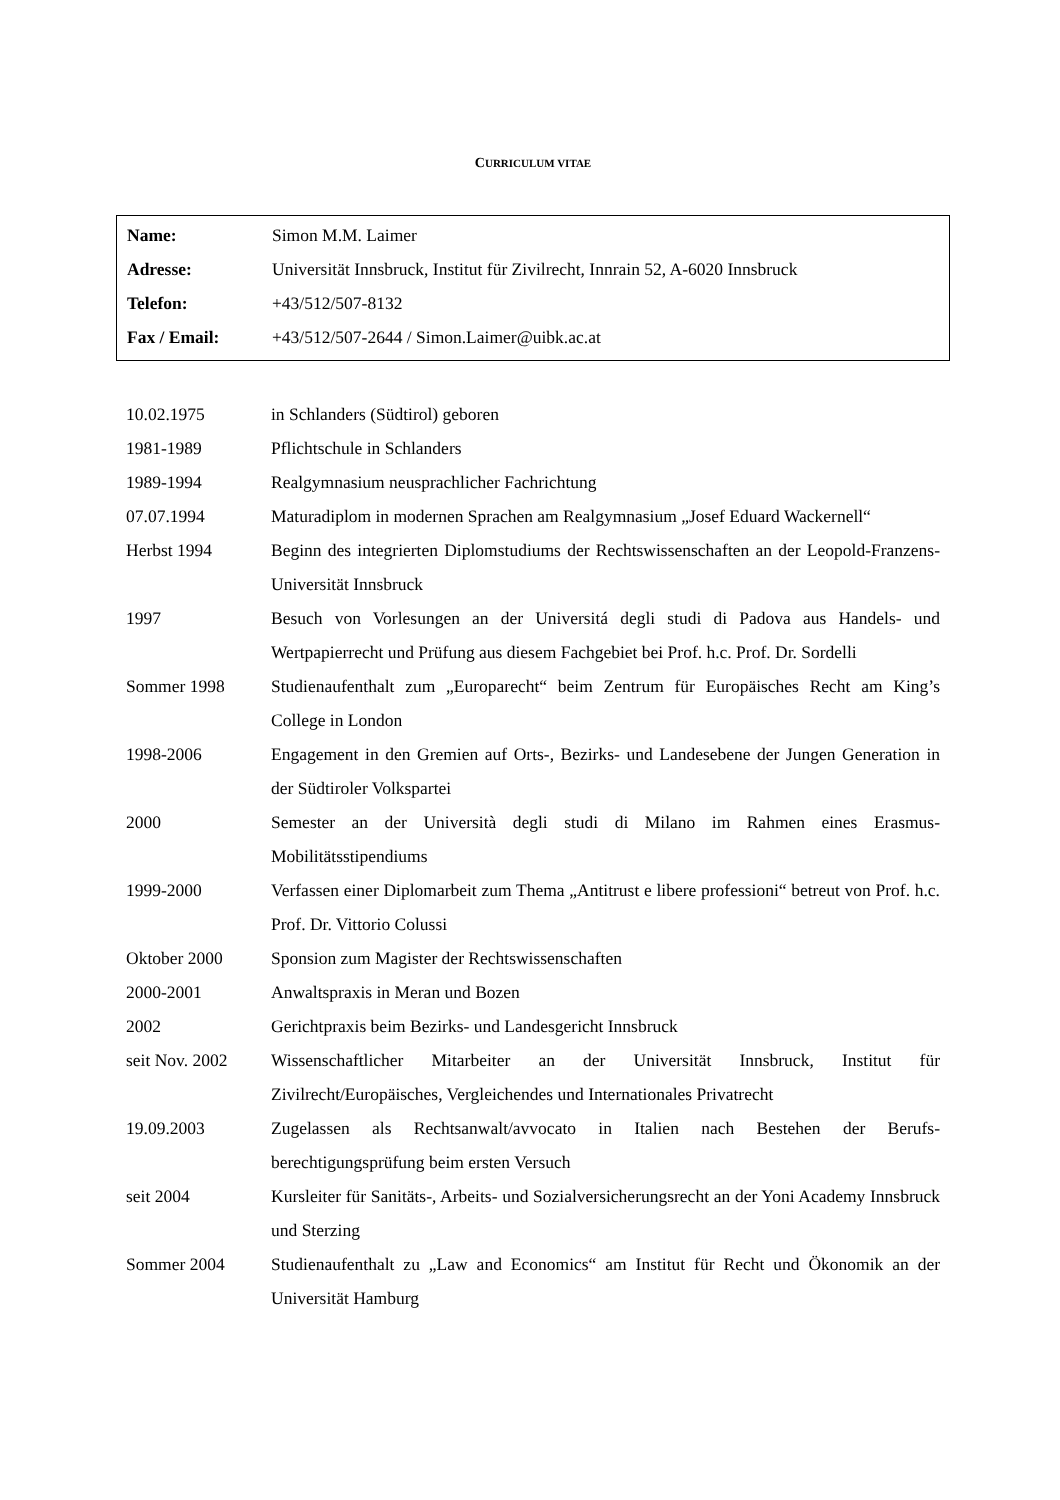CURRICULUM VITAE
| Name: | Simon M.M. Laimer |
| Adresse: | Universität Innsbruck, Institut für Zivilrecht, Innrain 52, A-6020 Innsbruck |
| Telefon: | +43/512/507-8132 |
| Fax / Email: | +43/512/507-2644 / Simon.Laimer@uibk.ac.at |
| 10.02.1975 | in Schlanders (Südtirol) geboren |
| 1981-1989 | Pflichtschule in Schlanders |
| 1989-1994 | Realgymnasium neusprachlicher Fachrichtung |
| 07.07.1994 | Maturadiplom in modernen Sprachen am Realgymnasium „Josef Eduard Wackernell“ |
| Herbst 1994 | Beginn des integrierten Diplomstudiums der Rechtswissenschaften an der Leopold-Franzens-Universität Innsbruck |
| 1997 | Besuch von Vorlesungen an der Universitá degli studi di Padova aus Handels- und Wertpapierrecht und Prüfung aus diesem Fachgebiet bei Prof. h.c. Prof. Dr. Sordelli |
| Sommer 1998 | Studienaufenthalt zum „Europarecht“ beim Zentrum für Europäisches Recht am King’s College in London |
| 1998-2006 | Engagement in den Gremien auf Orts-, Bezirks- und Landesebene der Jungen Generation in der Südtiroler Volkspartei |
| 2000 | Semester an der Università degli studi di Milano im Rahmen eines Erasmus-Mobilitätsstipendiums |
| 1999-2000 | Verfassen einer Diplomarbeit zum Thema „Antitrust e libere professioni“ betreut von Prof. h.c. Prof. Dr. Vittorio Colussi |
| Oktober 2000 | Sponsion zum Magister der Rechtswissenschaften |
| 2000-2001 | Anwaltspraxis in Meran und Bozen |
| 2002 | Gerichtpraxis beim Bezirks- und Landesgericht Innsbruck |
| seit Nov. 2002 | Wissenschaftlicher Mitarbeiter an der Universität Innsbruck, Institut für Zivilrecht/Europäisches, Vergleichendes und Internationales Privatrecht |
| 19.09.2003 | Zugelassen als Rechtsanwalt/avvocato in Italien nach Bestehen der Berufs-berechtigungsprüfung beim ersten Versuch |
| seit 2004 | Kursleiter für Sanitäts-, Arbeits- und Sozialversicherungsrecht an der Yoni Academy Innsbruck und Sterzing |
| Sommer 2004 | Studienaufenthalt zu „Law and Economics“ am Institut für Recht und Ökonomik an der Universität Hamburg |